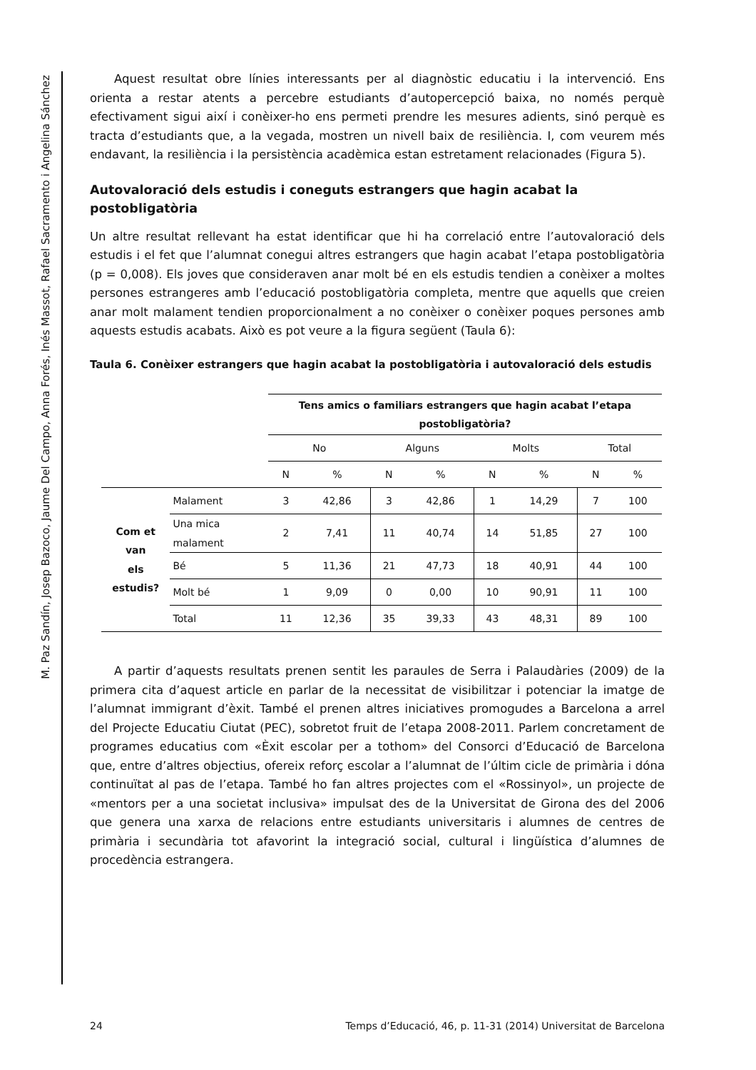M. Paz Sandín, Josep Bazoco, Jaume Del Campo, Anna Forés, Inés Massot, Rafael Sacramento i Angelina Sánchez
Aquest resultat obre línies interessants per al diagnòstic educatiu i la intervenció. Ens orienta a restar atents a percebre estudiants d’autopercepció baixa, no només perquè efectivament sigui així i conèixer-ho ens permeti prendre les mesures adients, sinó perquè es tracta d’estudiants que, a la vegada, mostren un nivell baix de resiliència. I, com veurem més endavant, la resiliència i la persistència acadèmica estan estretament relacionades (Figura 5).
Autovaloració dels estudis i coneguts estrangers que hagin acabat la postobligatòria
Un altre resultat rellevant ha estat identificar que hi ha correlació entre l’autovaloració dels estudis i el fet que l’alumnat conegui altres estrangers que hagin acabat l’etapa postobligatòria (p = 0,008). Els joves que consideraven anar molt bé en els estudis tendien a conèixer a moltes persones estrangeres amb l’educació postobligatòria completa, mentre que aquells que creien anar molt malament tendien proporcionalment a no conèixer o conèixer poques persones amb aquests estudis acabats. Això es pot veure a la figura següent (Taula 6):
Taula 6. Conèixer estrangers que hagin acabat la postobligatòria i autovaloració dels estudis
| | | Tens amics o familiars estrangers que hagin acabat l’etapa postobligatòria? | | | | | | | |
| --- | --- | --- | --- | --- | --- | --- | --- | --- | --- |
| | | No | | Alguns | | Molts | | Total | |
| | | N | % | N | % | N | % | N | % |
| Com et van els estudis? | Malament | 3 | 42,86 | 3 | 42,86 | 1 | 14,29 | 7 | 100 |
| | Una mica malament | 2 | 7,41 | 11 | 40,74 | 14 | 51,85 | 27 | 100 |
| | Bé | 5 | 11,36 | 21 | 47,73 | 18 | 40,91 | 44 | 100 |
| | Molt bé | 1 | 9,09 | 0 | 0,00 | 10 | 90,91 | 11 | 100 |
| | Total | 11 | 12,36 | 35 | 39,33 | 43 | 48,31 | 89 | 100 |
A partir d’aquests resultats prenen sentit les paraules de Serra i Palaudàries (2009) de la primera cita d’aquest article en parlar de la necessitat de visibilitzar i potenciar la imatge de l’alumnat immigrant d’èxit. També el prenen altres iniciatives promogudes a Barcelona a arrel del Projecte Educatiu Ciutat (PEC), sobretot fruit de l’etapa 2008-2011. Parlem concretament de programes educatius com «Èxit escolar per a tothom» del Consorci d’Educació de Barcelona que, entre d’altres objectius, ofereix reforç escolar a l’alumnat de l’últim cicle de primària i dóna continuïtat al pas de l’etapa. També ho fan altres projectes com el «Rossinyol», un projecte de «mentors per a una societat inclusiva» impulsat des de la Universitat de Girona des del 2006 que genera una xarxa de relacions entre estudiants universitaris i alumnes de centres de primària i secundària tot afavorint la integració social, cultural i lingüística d’alumnes de procedència estrangera.
24 Temps d’Educació, 46, p. 11-31 (2014) Universitat de Barcelona